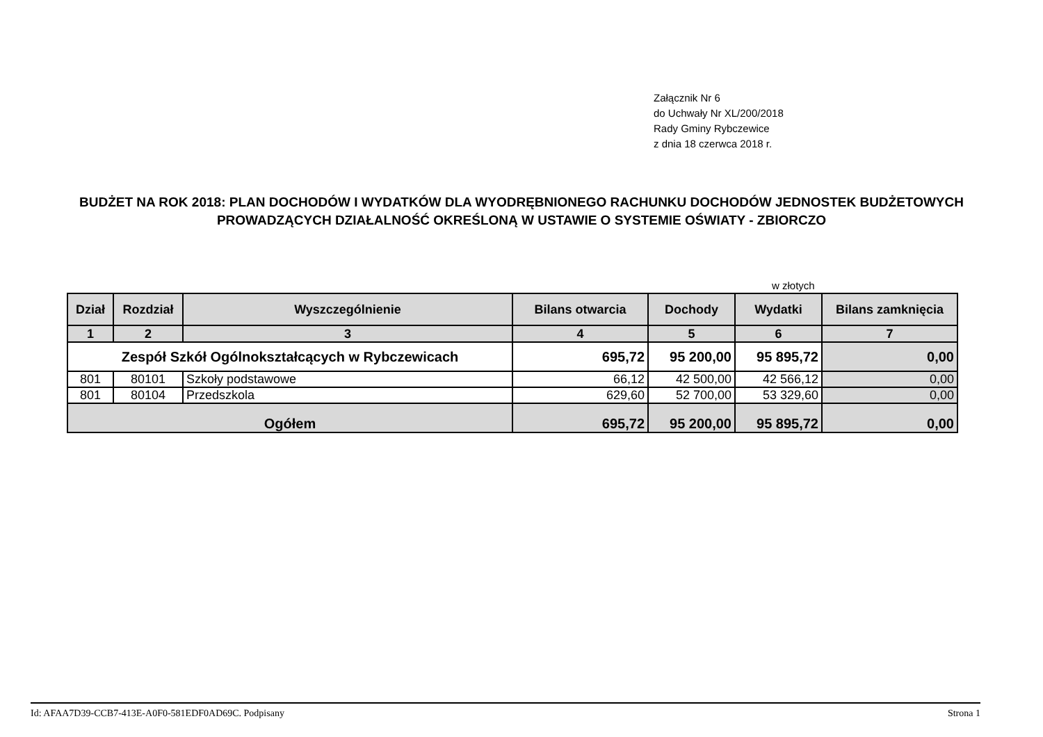Załącznik Nr 6
do Uchwały Nr XL/200/2018
Rady Gminy Rybczewice
z dnia 18 czerwca 2018 r.
BUDŻET NA ROK 2018: PLAN DOCHODÓW I WYDATKÓW DLA WYODRĘBNIONEGO RACHUNKU DOCHODÓW JEDNOSTEK BUDŻETOWYCH PROWADZĄCYCH DZIAŁALNOŚĆ OKREŚLONĄ W USTAWIE O SYSTEMIE OŚWIATY - ZBIORCZO
w złotych
| Dział | Rozdział | Wyszczególnienie | Bilans otwarcia | Dochody | Wydatki | Bilans zamknięcia |
| --- | --- | --- | --- | --- | --- | --- |
| 1 | 2 | 3 | 4 | 5 | 6 | 7 |
| Zespół Szkół Ogólnokształcących w Rybczewicach | | | 695,72 | 95 200,00 | 95 895,72 | 0,00 |
| 801 | 80101 | Szkoły podstawowe | 66,12 | 42 500,00 | 42 566,12 | 0,00 |
| 801 | 80104 | Przedszkola | 629,60 | 52 700,00 | 53 329,60 | 0,00 |
| Ogółem | | | 695,72 | 95 200,00 | 95 895,72 | 0,00 |
Id: AFAA7D39-CCB7-413E-A0F0-581EDF0AD69C. Podpisany Strona 1